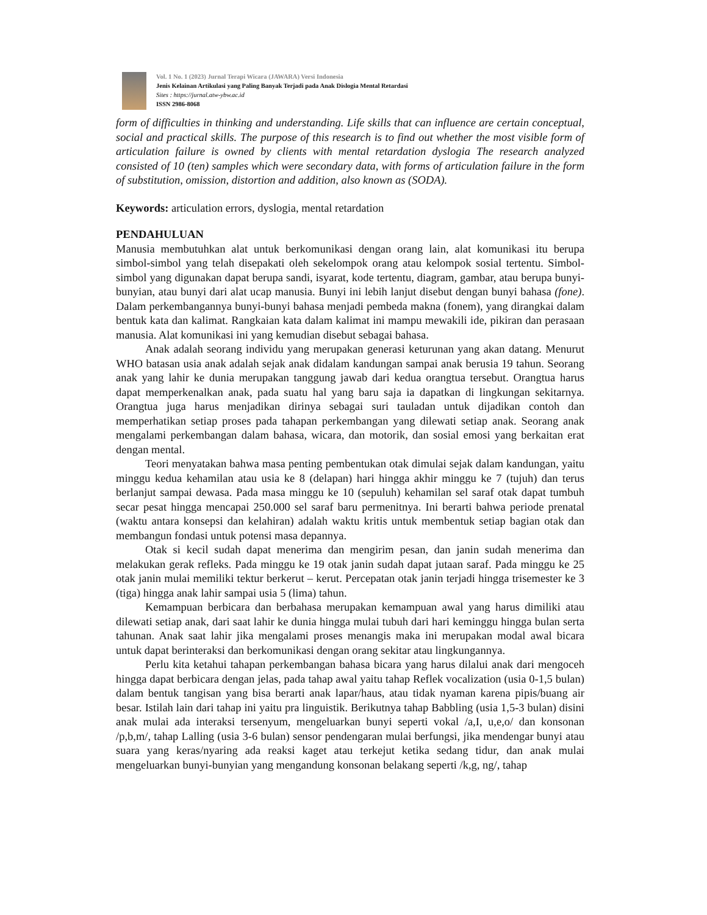Vol. 1 No. 1 (2023) Jurnal Terapi Wicara (JAWARA) Versi Indonesia
Jenis Kelainan Artikulasi yang Paling Banyak Terjadi pada Anak Dislogia Mental Retardasi
Sites : https://jurnal.atw-ybw.ac.id
ISSN 2986-8068
form of difficulties in thinking and understanding. Life skills that can influence are certain conceptual, social and practical skills. The purpose of this research is to find out whether the most visible form of articulation failure is owned by clients with mental retardation dyslogia The research analyzed consisted of 10 (ten) samples which were secondary data, with forms of articulation failure in the form of substitution, omission, distortion and addition, also known as (SODA).
Keywords: articulation errors, dyslogia, mental retardation
PENDAHULUAN
Manusia membutuhkan alat untuk berkomunikasi dengan orang lain, alat komunikasi itu berupa simbol-simbol yang telah disepakati oleh sekelompok orang atau kelompok sosial tertentu. Simbol-simbol yang digunakan dapat berupa sandi, isyarat, kode tertentu, diagram, gambar, atau berupa bunyi-bunyian, atau bunyi dari alat ucap manusia. Bunyi ini lebih lanjut disebut dengan bunyi bahasa (fone). Dalam perkembangannya bunyi-bunyi bahasa menjadi pembeda makna (fonem), yang dirangkai dalam bentuk kata dan kalimat. Rangkaian kata dalam kalimat ini mampu mewakili ide, pikiran dan perasaan manusia. Alat komunikasi ini yang kemudian disebut sebagai bahasa.
Anak adalah seorang individu yang merupakan generasi keturunan yang akan datang. Menurut WHO batasan usia anak adalah sejak anak didalam kandungan sampai anak berusia 19 tahun. Seorang anak yang lahir ke dunia merupakan tanggung jawab dari kedua orangtua tersebut. Orangtua harus dapat memperkenalkan anak, pada suatu hal yang baru saja ia dapatkan di lingkungan sekitarnya. Orangtua juga harus menjadikan dirinya sebagai suri tauladan untuk dijadikan contoh dan memperhatikan setiap proses pada tahapan perkembangan yang dilewati setiap anak. Seorang anak mengalami perkembangan dalam bahasa, wicara, dan motorik, dan sosial emosi yang berkaitan erat dengan mental.
Teori menyatakan bahwa masa penting pembentukan otak dimulai sejak dalam kandungan, yaitu minggu kedua kehamilan atau usia ke 8 (delapan) hari hingga akhir minggu ke 7 (tujuh) dan terus berlanjut sampai dewasa. Pada masa minggu ke 10 (sepuluh) kehamilan sel saraf otak dapat tumbuh secar pesat hingga mencapai 250.000 sel saraf baru permenitnya. Ini berarti bahwa periode prenatal (waktu antara konsepsi dan kelahiran) adalah waktu kritis untuk membentuk setiap bagian otak dan membangun fondasi untuk potensi masa depannya.
Otak si kecil sudah dapat menerima dan mengirim pesan, dan janin sudah menerima dan melakukan gerak refleks. Pada minggu ke 19 otak janin sudah dapat jutaan saraf. Pada minggu ke 25 otak janin mulai memiliki tektur berkerut – kerut. Percepatan otak janin terjadi hingga trisemester ke 3 (tiga) hingga anak lahir sampai usia 5 (lima) tahun.
Kemampuan berbicara dan berbahasa merupakan kemampuan awal yang harus dimiliki atau dilewati setiap anak, dari saat lahir ke dunia hingga mulai tubuh dari hari keminggu hingga bulan serta tahunan. Anak saat lahir jika mengalami proses menangis maka ini merupakan modal awal bicara untuk dapat berinteraksi dan berkomunikasi dengan orang sekitar atau lingkungannya.
Perlu kita ketahui tahapan perkembangan bahasa bicara yang harus dilalui anak dari mengoceh hingga dapat berbicara dengan jelas, pada tahap awal yaitu tahap Reflek vocalization (usia 0-1,5 bulan) dalam bentuk tangisan yang bisa berarti anak lapar/haus, atau tidak nyaman karena pipis/buang air besar. Istilah lain dari tahap ini yaitu pra linguistik. Berikutnya tahap Babbling (usia 1,5-3 bulan) disini anak mulai ada interaksi tersenyum, mengeluarkan bunyi seperti vokal /a,I, u,e,o/ dan konsonan /p,b,m/, tahap Lalling (usia 3-6 bulan) sensor pendengaran mulai berfungsi, jika mendengar bunyi atau suara yang keras/nyaring ada reaksi kaget atau terkejut ketika sedang tidur, dan anak mulai mengeluarkan bunyi-bunyian yang mengandung konsonan belakang seperti /k,g, ng/, tahap